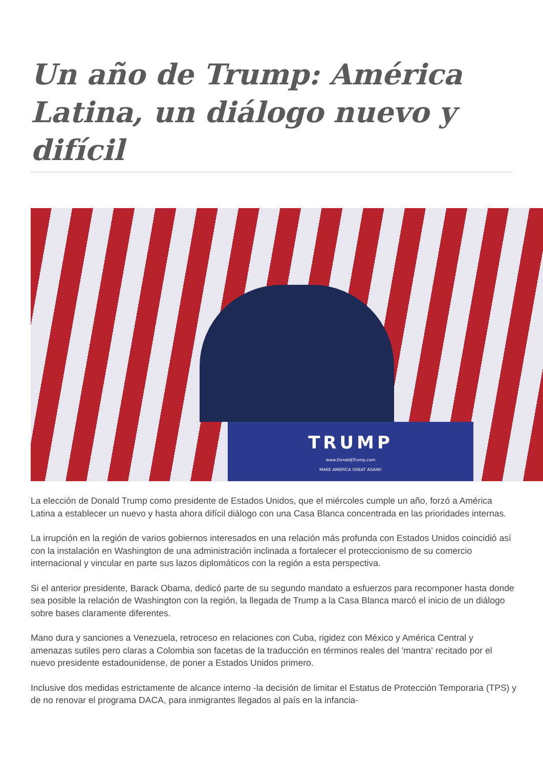Un año de Trump: América Latina, un diálogo nuevo y difícil
TRUMP
www.DonaldJTrump.com
MAKE AMERICA GREAT AGAIN!
La elección de Donald Trump como presidente de Estados Unidos, que el miércoles cumple un año, forzó a América Latina a establecer un nuevo y hasta ahora difícil diálogo con una Casa Blanca concentrada en las prioridades internas.
La irrupción en la región de varios gobiernos interesados en una relación más profunda con Estados Unidos coincidió así con la instalación en Washington de una administración inclinada a fortalecer el proteccionismo de su comercio internacional y vincular en parte sus lazos diplomáticos con la región a esta perspectiva.
Si el anterior presidente, Barack Obama, dedicó parte de su segundo mandato a esfuerzos para recomponer hasta donde sea posible la relación de Washington con la región, la llegada de Trump a la Casa Blanca marcó el inicio de un diálogo sobre bases claramente diferentes.
Mano dura y sanciones a Venezuela, retroceso en relaciones con Cuba, rigidez con México y América Central y amenazas sutiles pero claras a Colombia son facetas de la traducción en términos reales del 'mantra' recitado por el nuevo presidente estadounidense, de poner a Estados Unidos primero.
Inclusive dos medidas estrictamente de alcance interno -la decisión de limitar el Estatus de Protección Temporaria (TPS) y de no renovar el programa DACA, para inmigrantes llegados al país en la infancia-